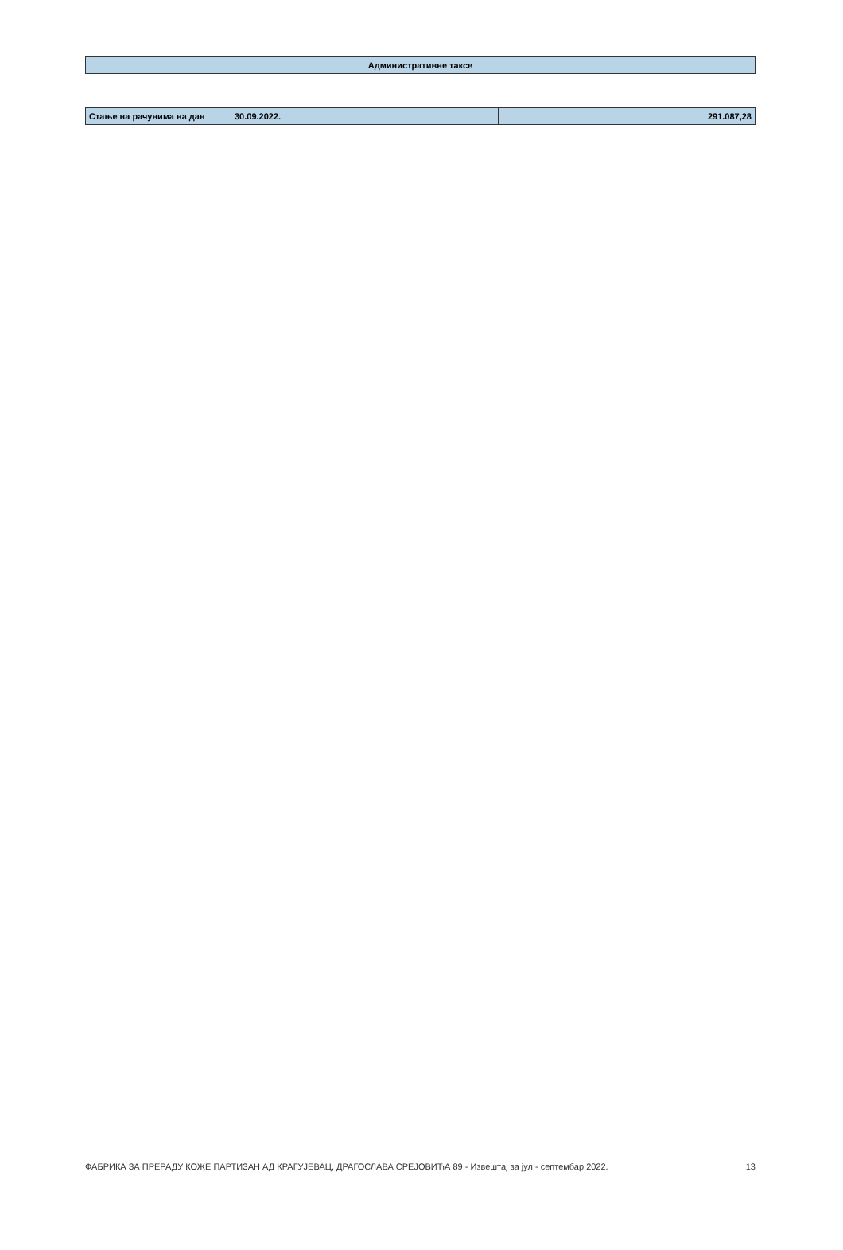| Административне таксе |
| Стање на рачунима на дан | 30.09.2022. | 291.087,28 |
ФАБРИКА ЗА ПРЕРАДУ КОЖЕ ПАРТИЗАН АД КРАГУЈЕВАЦ, ДРАГОСЛАВА СРЕЈОВИЋА 89 - Извештај за јул - септембар 2022. 13